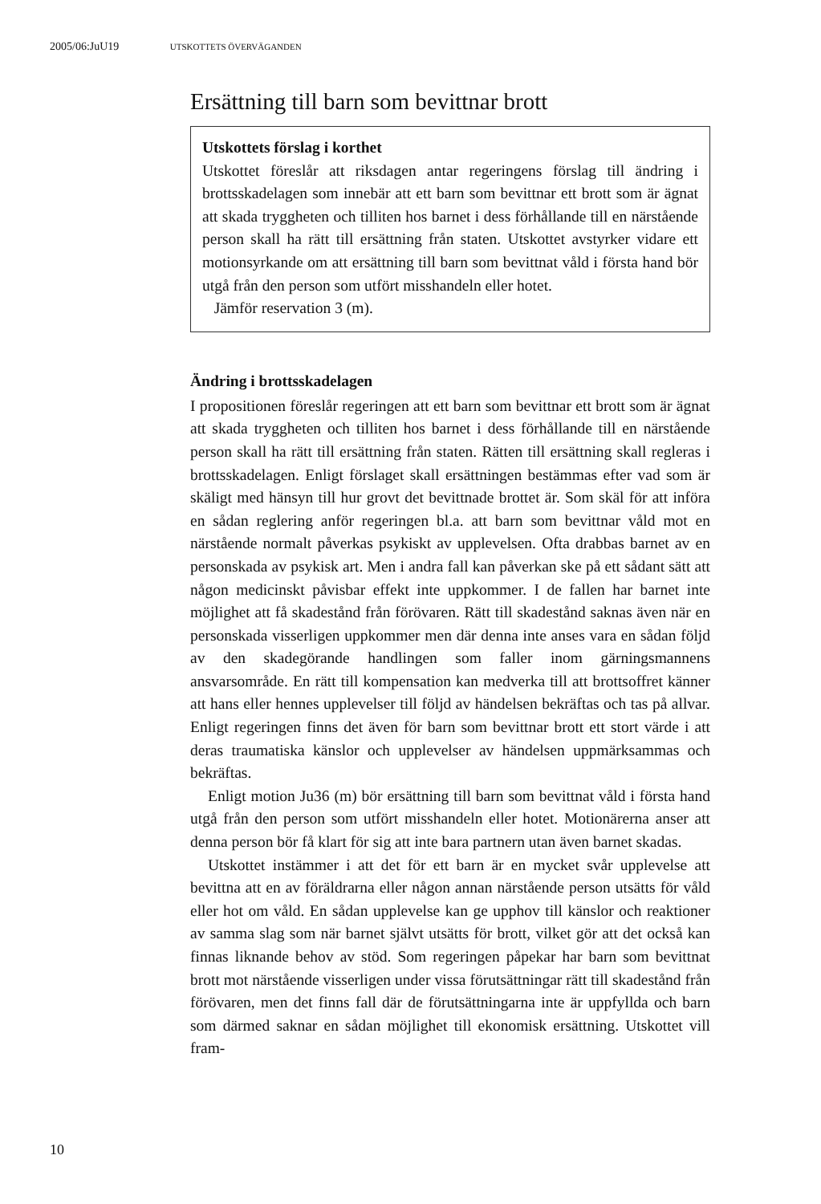2005/06:JuU19 UTSKOTTETS ÖVERVÄGANDEN
Ersättning till barn som bevittnar brott
Utskottets förslag i korthet
Utskottet föreslår att riksdagen antar regeringens förslag till ändring i brottsskadelagen som innebär att ett barn som bevittnar ett brott som är ägnat att skada tryggheten och tilliten hos barnet i dess förhållande till en närstående person skall ha rätt till ersättning från staten. Utskottet avstyrker vidare ett motionsyrkande om att ersättning till barn som bevittnat våld i första hand bör utgå från den person som utfört misshandeln eller hotet.
Jämför reservation 3 (m).
Ändring i brottsskadelagen
I propositionen föreslår regeringen att ett barn som bevittnar ett brott som är ägnat att skada tryggheten och tilliten hos barnet i dess förhållande till en närstående person skall ha rätt till ersättning från staten. Rätten till ersättning skall regleras i brottsskadelagen. Enligt förslaget skall ersättningen bestämmas efter vad som är skäligt med hänsyn till hur grovt det bevittnade brottet är. Som skäl för att införa en sådan reglering anför regeringen bl.a. att barn som bevittnar våld mot en närstående normalt påverkas psykiskt av upplevelsen. Ofta drabbas barnet av en personskada av psykisk art. Men i andra fall kan påverkan ske på ett sådant sätt att någon medicinskt påvisbar effekt inte uppkommer. I de fallen har barnet inte möjlighet att få skadestånd från förövaren. Rätt till skadestånd saknas även när en personskada visserligen uppkommer men där denna inte anses vara en sådan följd av den skadegörande handlingen som faller inom gärningsmannens ansvarsområde. En rätt till kompensation kan medverka till att brottsoffret känner att hans eller hennes upplevelser till följd av händelsen bekräftas och tas på allvar. Enligt regeringen finns det även för barn som bevittnar brott ett stort värde i att deras traumatiska känslor och upplevelser av händelsen uppmärksammas och bekräftas.
Enligt motion Ju36 (m) bör ersättning till barn som bevittnat våld i första hand utgå från den person som utfört misshandeln eller hotet. Motionärerna anser att denna person bör få klart för sig att inte bara partnern utan även barnet skadas.
Utskottet instämmer i att det för ett barn är en mycket svår upplevelse att bevittna att en av föräldrarna eller någon annan närstående person utsätts för våld eller hot om våld. En sådan upplevelse kan ge upphov till känslor och reaktioner av samma slag som när barnet självt utsätts för brott, vilket gör att det också kan finnas liknande behov av stöd. Som regeringen påpekar har barn som bevittnat brott mot närstående visserligen under vissa förutsättningar rätt till skadestånd från förövaren, men det finns fall där de förutsättningarna inte är uppfyllda och barn som därmed saknar en sådan möjlighet till ekonomisk ersättning. Utskottet vill fram-
10